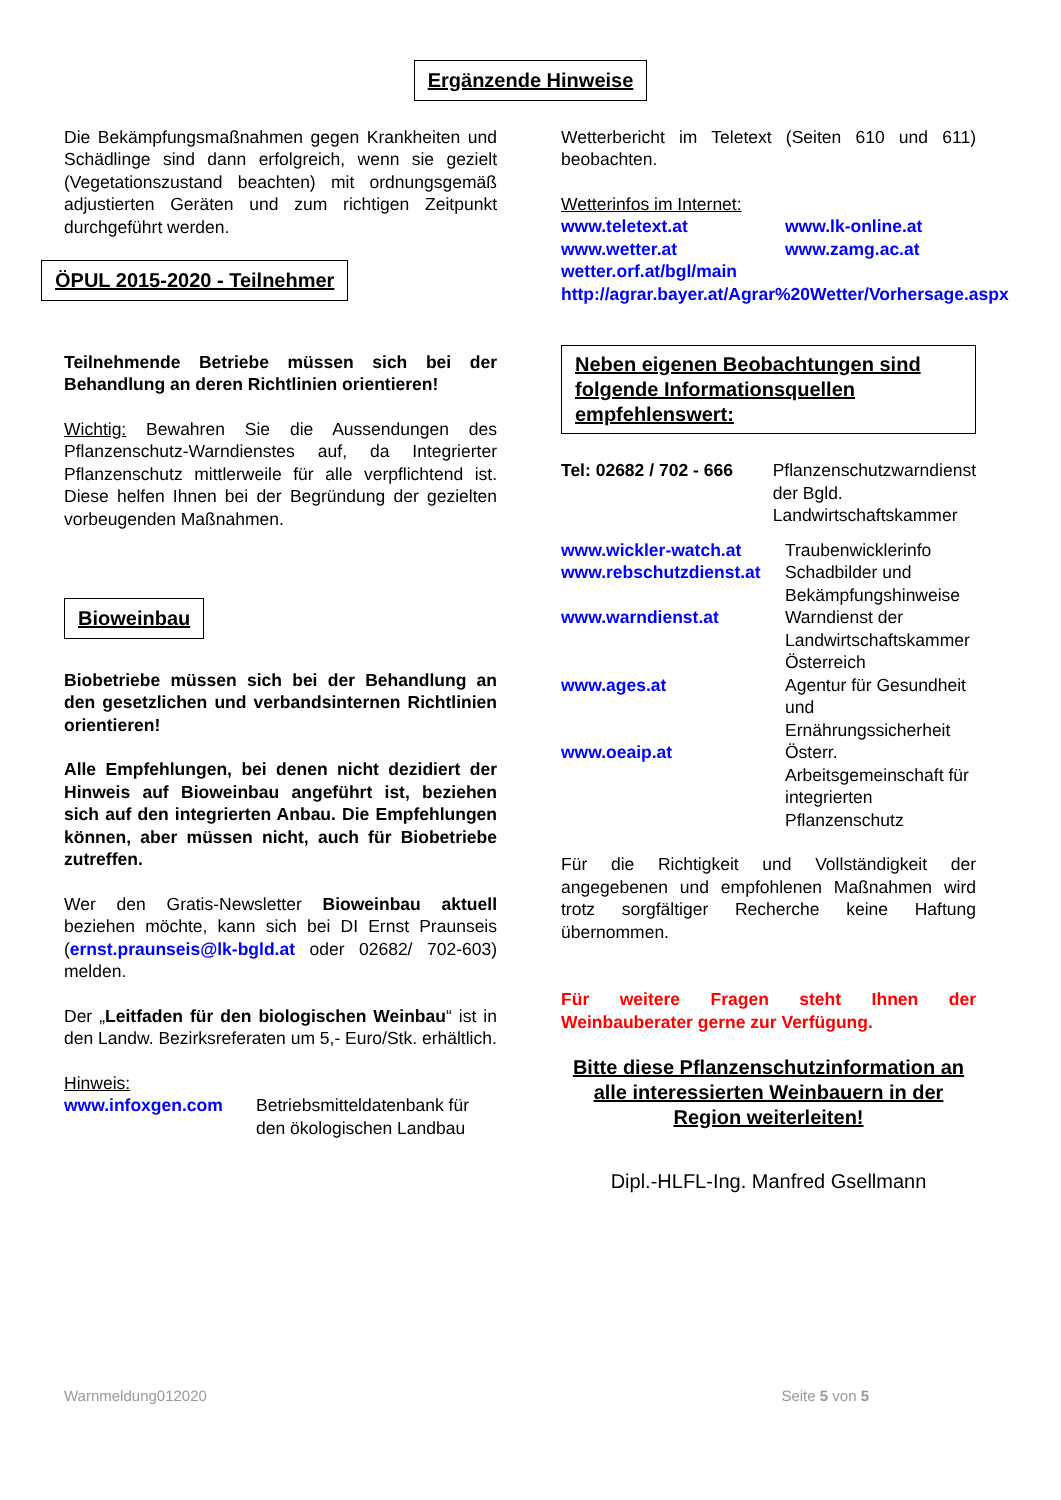Ergänzende Hinweise
Die Bekämpfungsmaßnahmen gegen Krankheiten und Schädlinge sind dann erfolgreich, wenn sie gezielt (Vegetationszustand beachten) mit ordnungsgemäß adjustierten Geräten und zum richtigen Zeitpunkt durchgeführt werden.
ÖPUL 2015-2020 - Teilnehmer
Teilnehmende Betriebe müssen sich bei der Behandlung an deren Richtlinien orientieren!
Wichtig: Bewahren Sie die Aussendungen des Pflanzenschutz-Warndienstes auf, da Integrierter Pflanzenschutz mittlerweile für alle verpflichtend ist. Diese helfen Ihnen bei der Begründung der gezielten vorbeugenden Maßnahmen.
Bioweinbau
Biobetriebe müssen sich bei der Behandlung an den gesetzlichen und verbandsinternen Richtlinien orientieren!
Alle Empfehlungen, bei denen nicht dezidiert der Hinweis auf Bioweinbau angeführt ist, beziehen sich auf den integrierten Anbau. Die Empfehlungen können, aber müssen nicht, auch für Biobetriebe zutreffen.
Wer den Gratis-Newsletter Bioweinbau aktuell beziehen möchte, kann sich bei DI Ernst Praunseis (ernst.praunseis@lk-bgld.at oder 02682/ 702-603) melden.
Der „Leitfaden für den biologischen Weinbau“ ist in den Landw. Bezirksreferaten um 5,- Euro/Stk. erhältlich.
Hinweis:
www.infoxgen.com Betriebsmitteldatenbank für den ökologischen Landbau
Wetterbericht im Teletext (Seiten 610 und 611) beobachten.
Wetterinfos im Internet:
www.teletext.at www.lk-online.at
www.wetter.at www.zamg.ac.at
wetter.orf.at/bgl/main
http://agrar.bayer.at/Agrar%20Wetter/Vorhersage.aspx
Neben eigenen Beobachtungen sind folgende Informationsquellen empfehlenswert:
Tel: 02682 / 702 - 666
Pflanzenschutzwarndienst der Bgld. Landwirtschaftskammer
www.wickler-watch.at Traubenwicklerinfo
www.rebschutzdienst.at
Schadbilder und Bekämpfungshinweise
www.warndienst.at Warndienst der Landwirtschaftskammer Österreich
www.ages.at Agentur für Gesundheit und Ernährungssicherheit
www.oeaip.at Österr. Arbeitsgemeinschaft für integrierten Pflanzenschutz
Für die Richtigkeit und Vollständigkeit der angegebenen und empfohlenen Maßnahmen wird trotz sorgfältiger Recherche keine Haftung übernommen.
Für weitere Fragen steht Ihnen der Weinbauberater gerne zur Verfügung.
Bitte diese Pflanzenschutzinformation an alle interessierten Weinbauern in der Region weiterleiten!
Dipl.-HLFL-Ing. Manfred Gsellmann
Warnmeldung012020 Seite 5 von 5